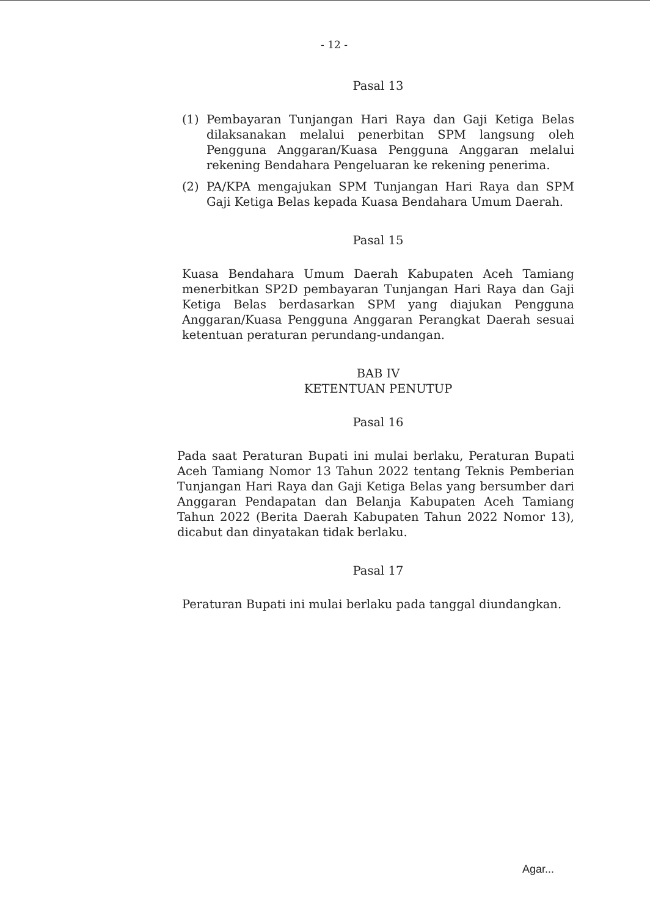- 12 -
Pasal 13
(1) Pembayaran Tunjangan Hari Raya dan Gaji Ketiga Belas dilaksanakan melalui penerbitan SPM langsung oleh Pengguna Anggaran/Kuasa Pengguna Anggaran melalui rekening Bendahara Pengeluaran ke rekening penerima.
(2) PA/KPA mengajukan SPM Tunjangan Hari Raya dan SPM Gaji Ketiga Belas kepada Kuasa Bendahara Umum Daerah.
Pasal 15
Kuasa Bendahara Umum Daerah Kabupaten Aceh Tamiang menerbitkan SP2D pembayaran Tunjangan Hari Raya dan Gaji Ketiga Belas berdasarkan SPM yang diajukan Pengguna Anggaran/Kuasa Pengguna Anggaran Perangkat Daerah sesuai ketentuan peraturan perundang-undangan.
BAB IV
KETENTUAN PENUTUP
Pasal 16
Pada saat Peraturan Bupati ini mulai berlaku, Peraturan Bupati Aceh Tamiang Nomor 13 Tahun 2022 tentang Teknis Pemberian Tunjangan Hari Raya dan Gaji Ketiga Belas yang bersumber dari Anggaran Pendapatan dan Belanja Kabupaten Aceh Tamiang Tahun 2022 (Berita Daerah Kabupaten Tahun 2022 Nomor 13), dicabut dan dinyatakan tidak berlaku.
Pasal 17
Peraturan Bupati ini mulai berlaku pada tanggal diundangkan.
Agar...